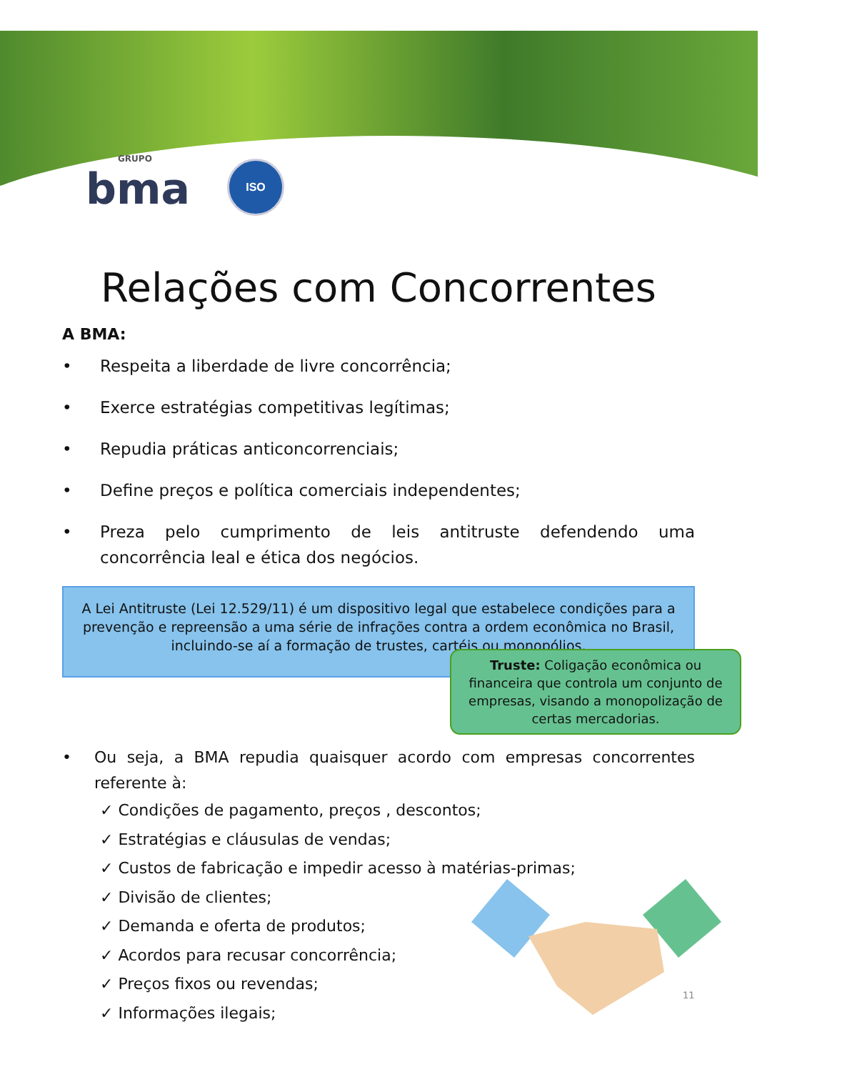GRUPO
bma
ISO
Relações com Concorrentes
A BMA:
• Respeita a liberdade de livre concorrência;
• Exerce estratégias competitivas legítimas;
• Repudia práticas anticoncorrenciais;
• Define preços e política comerciais independentes;
• Preza pelo cumprimento de leis antitruste defendendo uma concorrência leal e ética dos negócios.
A Lei Antitruste (Lei 12.529/11) é um dispositivo legal que estabelece condições para a prevenção e repreensão a uma série de infrações contra a ordem econômica no Brasil, incluindo-se aí a formação de trustes, cartéis ou monopólios.
Truste: Coligação econômica ou financeira que controla um conjunto de empresas, visando a monopolização de certas mercadorias.
• Ou seja, a BMA repudia quaisquer acordo com empresas concorrentes referente à:
✓ Condições de pagamento, preços , descontos;
✓ Estratégias e cláusulas de vendas;
✓ Custos de fabricação e impedir acesso à matérias-primas;
✓ Divisão de clientes;
✓ Demanda e oferta de produtos;
✓ Acordos para recusar concorrência;
✓ Preços fixos ou revendas;
✓ Informações ilegais;
11